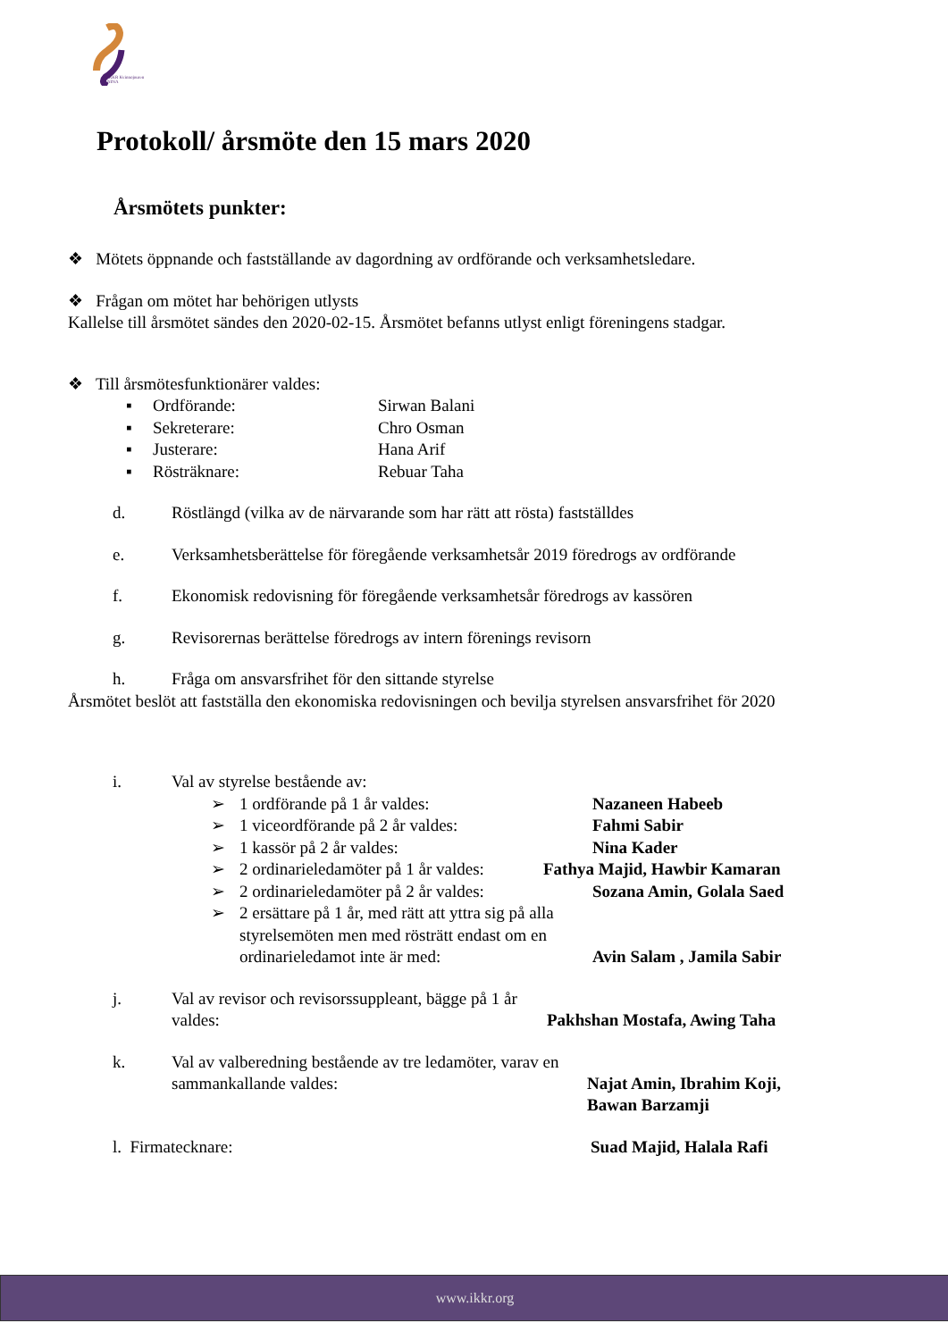IKKR Kvinnojouren NINA
Protokoll/ årsmöte den 15 mars 2020
Årsmötets punkter:
❖ Mötets öppnande och fastställande av dagordning av ordförande och verksamhetsledare.
❖ Frågan om mötet har behörigen utlysts
Kallelse till årsmötet sändes den 2020-02-15. Årsmötet befanns utlyst enligt föreningens stadgar.
❖ Till årsmötesfunktionärer valdes:
▪ Ordförande: Sirwan Balani
▪ Sekreterare: Chro Osman
▪ Justerare: Hana Arif
▪ Rösträknare: Rebuar Taha
d. Röstlängd (vilka av de närvarande som har rätt att rösta) fastställdes
e. Verksamhetsberättelse för föregående verksamhetsår 2019 föredrogs av ordförande
f. Ekonomisk redovisning för föregående verksamhetsår föredrogs av kassören
g. Revisorernas berättelse föredrogs av intern förenings revisorn
h. Fråga om ansvarsfrihet för den sittande styrelse
Årsmötet beslöt att fastställa den ekonomiska redovisningen och bevilja styrelsen ansvarsfrihet för 2020
i. Val av styrelse bestående av:
➢ 1 ordförande på 1 år valdes: Nazaneen Habeeb
➢ 1 viceordförande på 2 år valdes: Fahmi Sabir
➢ 1 kassör på 2 år valdes: Nina Kader
➢ 2 ordinarieledamöter på 1 år valdes: Fathya Majid, Hawbir Kamaran
➢ 2 ordinarieledamöter på 2 år valdes: Sozana Amin, Golala Saed
➢ 2 ersättare på 1 år, med rätt att yttra sig på alla styrelsemöten men med rösträtt endast om en ordinarieledamot inte är med: Avin Salam , Jamila Sabir
j. Val av revisor och revisorssuppleant, bägge på 1 år valdes: Pakhshan Mostafa, Awing Taha
k. Val av valberedning bestående av tre ledamöter, varav en sammankallande valdes: Najat Amin, Ibrahim Koji,
Bawan Barzamji
l. Firmatecknare: Suad Majid, Halala Rafi
www.ikkr.org